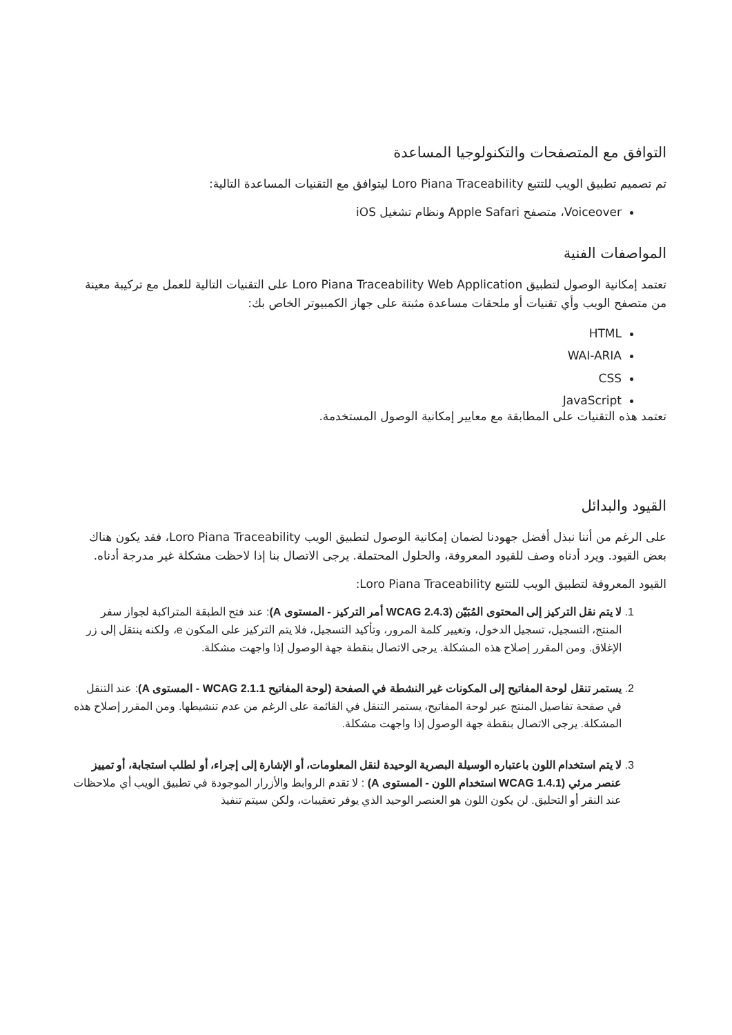التوافق مع المتصفحات والتكنولوجيا المساعدة
تم تصميم تطبيق الويب للتتبع Loro Piana Traceability ليتوافق مع التقنيات المساعدة التالية:
Voiceover، متصفح Apple Safari ونظام تشغيل iOS
المواصفات الفنية
تعتمد إمكانية الوصول لتطبيق Loro Piana Traceability Web Application على التقنيات التالية للعمل مع تركيبة معينة من متصفح الويب وأي تقنيات أو ملحقات مساعدة مثبتة على جهاز الكمبيوتر الخاص بك:
HTML
WAI-ARIA
CSS
JavaScript
تعتمد هذه التقنيات على المطابقة مع معايير إمكانية الوصول المستخدمة.
القيود والبدائل
على الرغم من أننا نبذل أفضل جهودنا لضمان إمكانية الوصول لتطبيق الويب Loro Piana Traceability، فقد يكون هناك بعض القيود. ويرد أدناه وصف للقيود المعروفة، والحلول المحتملة. يرجى الاتصال بنا إذا لاحظت مشكلة غير مدرجة أدناه.
القيود المعروفة لتطبيق الويب للتتبع Loro Piana Traceability:
1. لا يتم نقل التركيز إلى المحتوى المُبَيّن (WCAG 2.4.3 أمر التركيز - المستوى A): عند فتح الطبقة المتراكبة لجواز سفر المنتج، التسجيل، تسجيل الدخول، وتغيير كلمة المرور، وتأكيد التسجيل، فلا يتم التركيز على المكون e، ولكنه ينتقل إلى زر الإغلاق. ومن المقرر إصلاح هذه المشكلة. يرجى الاتصال بنقطة جهة الوصول إذا واجهت مشكلة.
2. يستمر تنقل لوحة المفاتيح إلى المكونات غير النشطة في الصفحة (لوحة المفاتيح WCAG 2.1.1 - المستوى A): عند التنقل في صفحة تفاصيل المنتج عبر لوحة المفاتيح، يستمر التنقل في القائمة على الرغم من عدم تنشيطها. ومن المقرر إصلاح هذه المشكلة. يرجى الاتصال بنقطة جهة الوصول إذا واجهت مشكلة.
3. لا يتم استخدام اللون باعتباره الوسيلة البصرية الوحيدة لنقل المعلومات، أو الإشارة إلى إجراء، أو لطلب استجابة، أو تمييز عنصر مرئي (WCAG 1.4.1 استخدام اللون - المستوى A) : لا تقدم الروابط والأزرار الموجودة في تطبيق الويب أي ملاحظات عند النقر أو التحليق. لن يكون اللون هو العنصر الوحيد الذي يوفر تعقيبات، ولكن سيتم تنفيذ